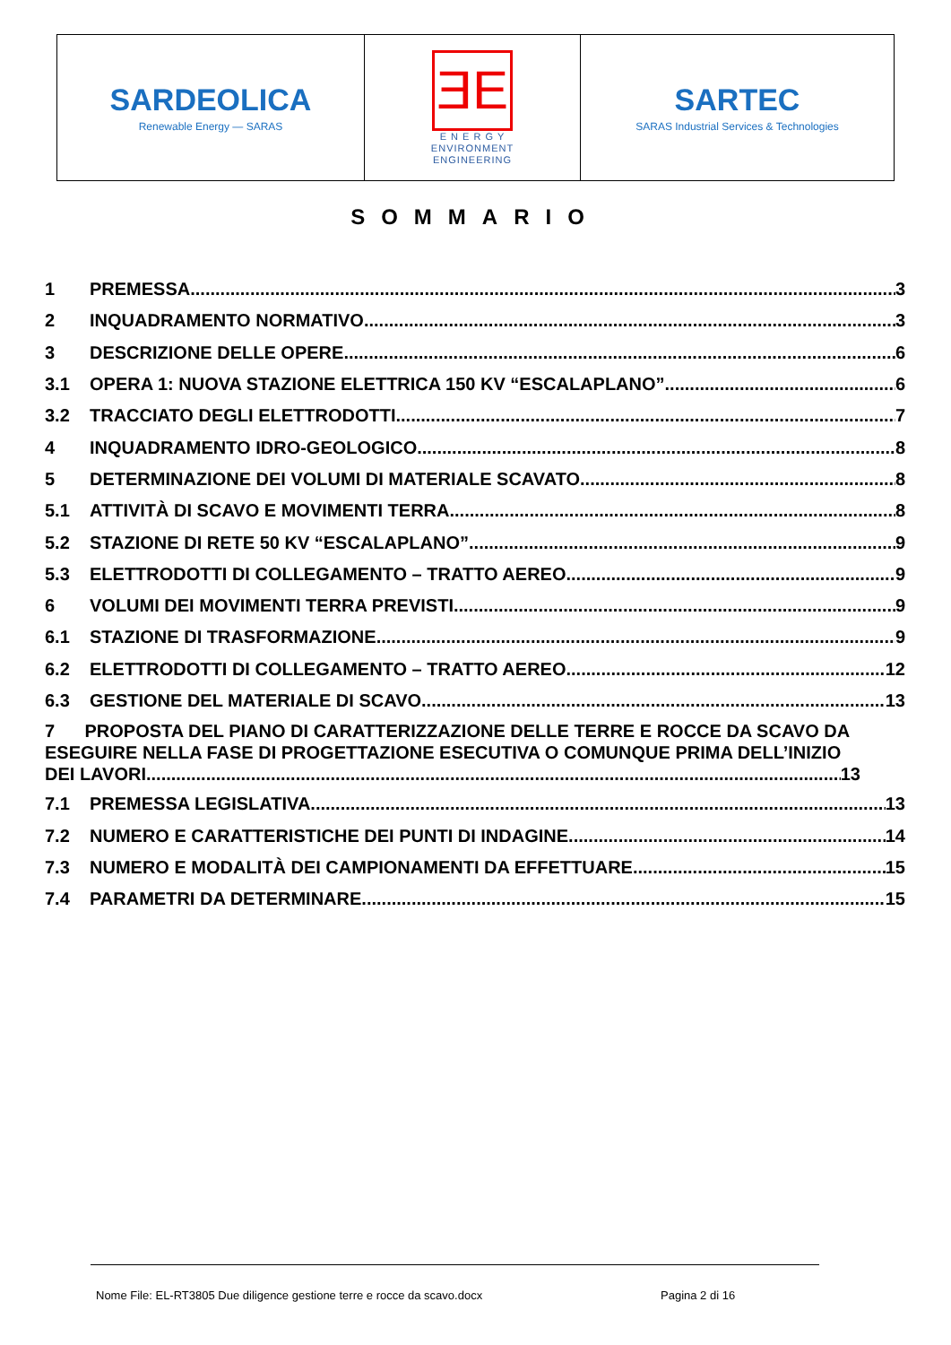| SARDEOLICA Renewable Energy — SARAS | ƎE E N E R G Y ENVIRONMENT ENGINEERING | SARTEC SARAS Industrial Services & Technologies |
SOMMARIO
1 PREMESSA 3
2 INQUADRAMENTO NORMATIVO 3
3 DESCRIZIONE DELLE OPERE 6
3.1 OPERA 1: NUOVA STAZIONE ELETTRICA 150 KV “ESCALAPLANO” 6
3.2 TRACCIATO DEGLI ELETTRODOTTI 7
4 INQUADRAMENTO IDRO-GEOLOGICO 8
5 DETERMINAZIONE DEI VOLUMI DI MATERIALE SCAVATO 8
5.1 ATTIVITÀ DI SCAVO E MOVIMENTI TERRA 8
5.2 STAZIONE DI RETE 50 KV “ESCALAPLANO” 9
5.3 ELETTRODOTTI DI COLLEGAMENTO – TRATTO AEREO 9
6 VOLUMI DEI MOVIMENTI TERRA PREVISTI 9
6.1 STAZIONE DI TRASFORMAZIONE 9
6.2 ELETTRODOTTI DI COLLEGAMENTO – TRATTO AEREO 12
6.3 GESTIONE DEL MATERIALE DI SCAVO 13
7 PROPOSTA DEL PIANO DI CARATTERIZZAZIONE DELLE TERRE E ROCCE DA SCAVO DA ESEGUIRE NELLA FASE DI PROGETTAZIONE ESECUTIVA O COMUNQUE PRIMA DELL’INIZIO
DEI LAVORI 13
7.1 PREMESSA LEGISLATIVA 13
7.2 NUMERO E CARATTERISTICHE DEI PUNTI DI INDAGINE 14
7.3 NUMERO E MODALITÀ DEI CAMPIONAMENTI DA EFFETTUARE 15
7.4 PARAMETRI DA DETERMINARE 15
Nome File: EL-RT3805 Due diligence gestione terre e rocce da scavo.docx Pagina 2 di 16